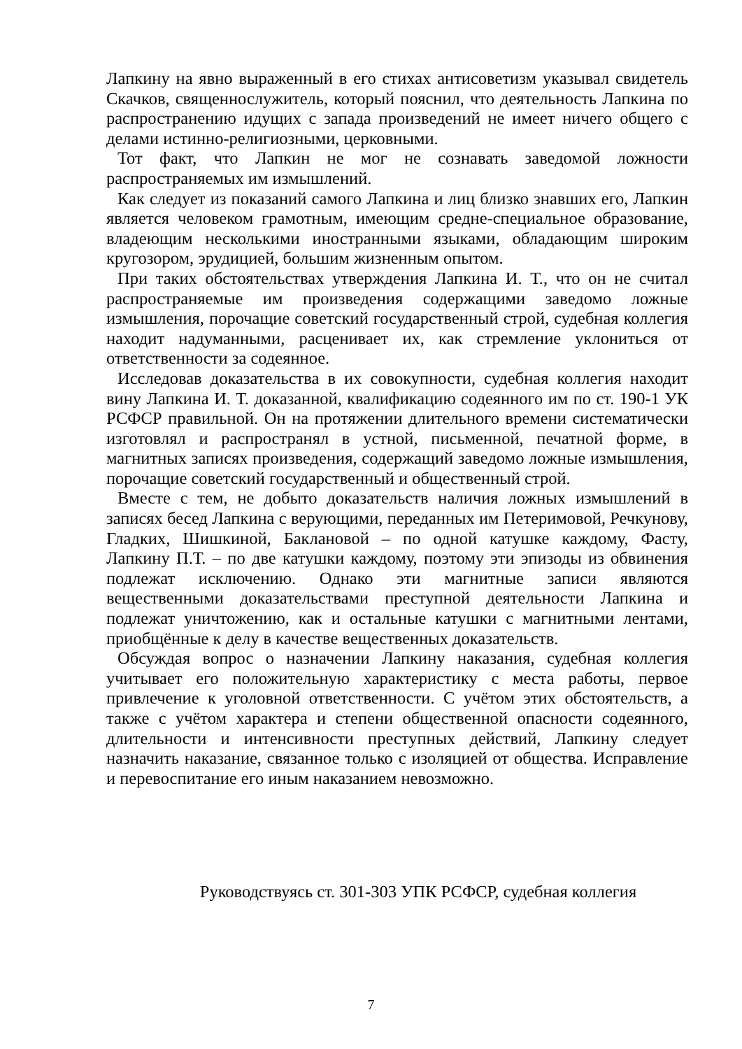Лапкину на явно выраженный в его стихах антисоветизм указывал свидетель Скачков, священнослужитель, который пояснил, что деятельность Лапкина по распространению идущих с запада произведений не имеет ничего общего с делами истинно-религиозными, церковными.
Тот факт, что Лапкин не мог не сознавать заведомой ложности распространяемых им измышлений.
Как следует из показаний самого Лапкина и лиц близко знавших его, Лапкин является человеком грамотным, имеющим средне-специальное образование, владеющим несколькими иностранными языками, обладающим широким кругозором, эрудицией, большим жизненным опытом.
При таких обстоятельствах утверждения Лапкина И. Т., что он не считал распространяемые им произведения содержащими заведомо ложные измышления, порочащие советский государственный строй, судебная коллегия находит надуманными, расценивает их, как стремление уклониться от ответственности за содеянное.
Исследовав доказательства в их совокупности, судебная коллегия находит вину Лапкина И. Т. доказанной, квалификацию содеянного им по ст. 190-1 УК РСФСР правильной. Он на протяжении длительного времени систематически изготовлял и распространял в устной, письменной, печатной форме, в магнитных записях произведения, содержащий заведомо ложные измышления, порочащие советский государственный и общественный строй.
Вместе с тем, не добыто доказательств наличия ложных измышлений в записях бесед Лапкина с верующими, переданных им Петеримовой, Речкунову, Гладких, Шишкиной, Баклановой – по одной катушке каждому, Фасту, Лапкину П.Т. – по две катушки каждому, поэтому эти эпизоды из обвинения подлежат исключению. Однако эти магнитные записи являются вещественными доказательствами преступной деятельности Лапкина и подлежат уничтожению, как и остальные катушки с магнитными лентами, приобщённые к делу в качестве вещественных доказательств.
Обсуждая вопрос о назначении Лапкину наказания, судебная коллегия учитывает его положительную характеристику с места работы, первое привлечение к уголовной ответственности. С учётом этих обстоятельств, а также с учётом характера и степени общественной опасности содеянного, длительности и интенсивности преступных действий, Лапкину следует назначить наказание, связанное только с изоляцией от общества. Исправление и перевоспитание его иным наказанием невозможно.
Руководствуясь ст. 301-303 УПК РСФСР, судебная коллегия
7